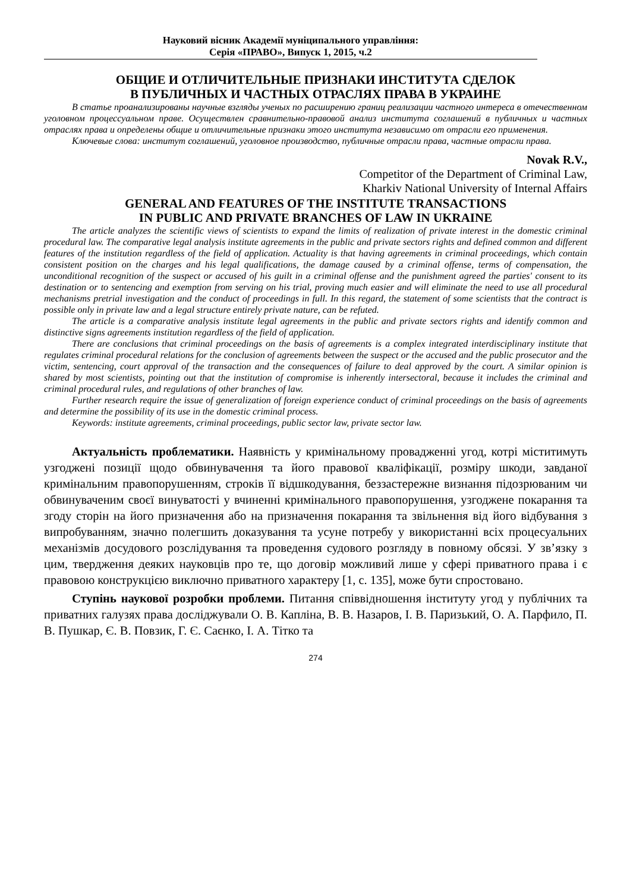Науковий вісник Академії муніципального управління:
Серія «ПРАВО», Випуск 1, 2015, ч.2
ОБЩИЕ И ОТЛИЧИТЕЛЬНЫЕ ПРИЗНАКИ ИНСТИТУТА СДЕЛОК
В ПУБЛИЧНЫХ И ЧАСТНЫХ ОТРАСЛЯХ ПРАВА В УКРАИНЕ
В статье проанализированы научные взгляды ученых по расширению границ реализации частного интереса в отечественном уголовном процессуальном праве. Осуществлен сравнительно-правовой анализ института соглашений в публичных и частных отраслях права и определены общие и отличительные признаки этого института независимо от отрасли его применения.
Ключевые слова: институт соглашений, уголовное производство, публичные отрасли права, частные отрасли права.
Novak R.V.,
Competitor of the Department of Criminal Law,
Kharkiv National University of Internal Affairs
GENERAL AND FEATURES OF THE INSTITUTE TRANSACTIONS
IN PUBLIC AND PRIVATE BRANCHES OF LAW IN UKRAINE
The article analyzes the scientific views of scientists to expand the limits of realization of private interest in the domestic criminal procedural law. The comparative legal analysis institute agreements in the public and private sectors rights and defined common and different features of the institution regardless of the field of application. Actuality is that having agreements in criminal proceedings, which contain consistent position on the charges and his legal qualifications, the damage caused by a criminal offense, terms of compensation, the unconditional recognition of the suspect or accused of his guilt in a criminal offense and the punishment agreed the parties' consent to its destination or to sentencing and exemption from serving on his trial, proving much easier and will eliminate the need to use all procedural mechanisms pretrial investigation and the conduct of proceedings in full. In this regard, the statement of some scientists that the contract is possible only in private law and a legal structure entirely private nature, can be refuted.
The article is a comparative analysis institute legal agreements in the public and private sectors rights and identify common and distinctive signs agreements institution regardless of the field of application.
There are conclusions that criminal proceedings on the basis of agreements is a complex integrated interdisciplinary institute that regulates criminal procedural relations for the conclusion of agreements between the suspect or the accused and the public prosecutor and the victim, sentencing, court approval of the transaction and the consequences of failure to deal approved by the court. A similar opinion is shared by most scientists, pointing out that the institution of compromise is inherently intersectoral, because it includes the criminal and criminal procedural rules, and regulations of other branches of law.
Further research require the issue of generalization of foreign experience conduct of criminal proceedings on the basis of agreements and determine the possibility of its use in the domestic criminal process.
Keywords: institute agreements, criminal proceedings, public sector law, private sector law.
Актуальність проблематики. Наявність у кримінальному провадженні угод, котрі міститимуть узгоджені позиції щодо обвинувачення та його правової кваліфікації, розміру шкоди, завданої кримінальним правопорушенням, строків її відшкодування, беззастережне визнання підозрюваним чи обвинуваченим своєї винуватості у вчиненні кримінального правопорушення, узгоджене покарання та згоду сторін на його призначення або на призначення покарання та звільнення від його відбування з випробуванням, значно полегшить доказування та усуне потребу у використанні всіх процесуальних механізмів досудового розслідування та проведення судового розгляду в повному обсязі. У зв’язку з цим, твердження деяких науковців про те, що договір можливий лише у сфері приватного права і є правовою конструкцією виключно приватного характеру [1, с. 135], може бути спростовано.
Ступінь наукової розробки проблеми. Питання співвідношення інституту угод у публічних та приватних галузях права досліджували О. В. Капліна, В. В. Назаров, І. В. Паризький, О. А. Парфило, П. В. Пушкар, Є. В. Повзик, Г. Є. Саєнко, І. А. Тітко та
274